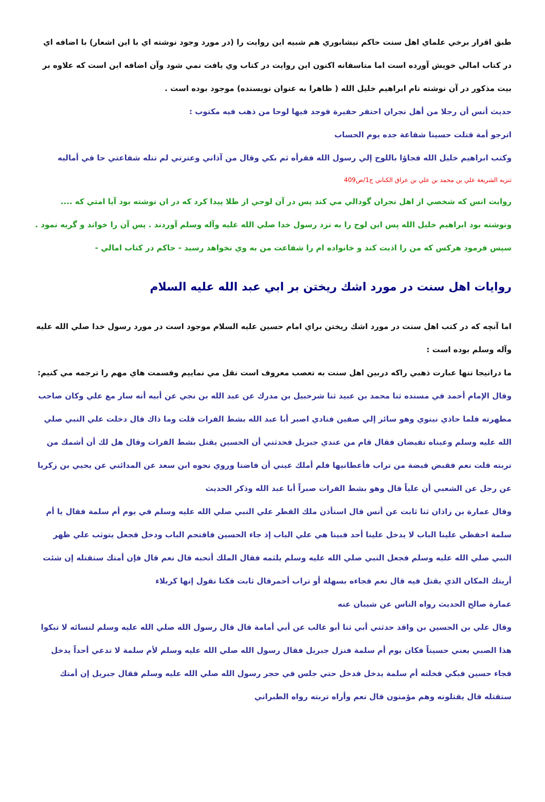طبق اقرار برخي علماي اهل سنت حاكم نيشابوري هم شبيه اين روايت را (در مورد وجود نوشته اي با اين اشعار) با اضافه اي در كتاب امالي خويش آورده است اما متاسفانه اكنون اين روايت در كتاب وي يافت نمي شود وآن اضافه اين است كه علاوه بر بيت مذكور در آن نوشته نام ابراهيم خليل الله ( ظاهرا به عنوان نويسنده) موجود بوده است .
حديث أنس أن رجلا من أهل نجران احتفر حفيرة فوجد فيها لوحا من ذهب فيه مكتوب :
اترجو أمة قتلت حسينا شفاعة جده يوم الحساب
وكتب ابراهيم خليل الله فجاؤا باللوح إلي رسول الله فقرأه ثم بكي وقال من آذاني وعترتي لم تنله شفاعتي حا في أماليه
تنزيه الشريعة علي بن محمد بن علي بن عراق الكناني ج1/ص409
روايت انس كه شخصي از اهل نجران گودالي مي كند پس در آن لوحي از طلا پيدا كرد كه در ان نوشته بود آيا امتي كه .... ونوشته بود ابراهيم خليل الله پس اين لوح را به نزد رسول خدا صلي الله عليه وآله وسلم آوردند . پس آن را خواند و گريه نمود . سپس فرمود هركس كه من را اذيت كند و خانواده ام را شفاعت من به وي نخواهد رسيد - حاكم در كتاب امالي -
روايات اهل سنت در مورد اشك ريختن بر ابي عبد الله عليه السلام
اما آنچه كه در كتب اهل سنت در مورد اشك ريختن براي امام حسين عليه السلام موجود است در مورد رسول خدا صلي الله عليه وآله وسلم بوده است :
ما درانيجا تنها عبارت ذهبي راكه دربين اهل سنت به تعصب معروف است نقل مي نماييم وقسمت هاي مهم را ترجمه مي كنيم:
وقال الإمام أحمد في مسنده ثنا محمد بن عبيد ثنا شرحبيل بن مدرك عن عبد الله بن نجي عن أبيه أنه سار مع علي وكان صاحب مطهرته فلما حاذي نينوي وهو سائر إلي صفين فنادي اصبر أبا عبد الله بشط الفرات قلت وما ذاك قال دخلت علي النبي صلي الله عليه وسلم وعيناه تفيضان فقال قام من عندي جبريل فحدثني أن الحسين يقتل بشط الفرات وقال هل لك أن أشمك من تربته قلت نعم فقبض قبضة من تراب فأعطانيها فلم أملك عيني أن فاضتا وروي نحوه ابن سعد عن المدائني عن يحيي بن زكريا عن رجل عن الشعبي أن علياً قال وهو بشط الفرات صبراً أبا عبد الله وذكر الحديث
وقال عمارة بن زاذان ثنا ثابت عن أنس قال استأذن ملك القطر علي النبي صلي الله عليه وسلم في يوم أم سلمة فقال يا أم سلمة احفظي علينا الباب لا يدخل علينا أحد فبينا هي علي الباب إذ جاء الحسين فاقتحم الباب ودخل فجعل يتوثب علي ظهر النبي صلي الله عليه وسلم فجعل النبي صلي الله عليه وسلم يلثمه فقال الملك أتحبه قال نعم قال فإن أمتك ستقتله إن شئت أريتك المكان الذي يقتل فيه قال نعم فجاءه بسهلة أو تراب أحمرقال ثابت فكنا نقول إنها كربلاء
عمارة صالح الحديث رواه الناس عن شيبان عنه
وقال علي بن الحسين بن واقد حدثني أبي ثنا أبو غالب عن أبي أمامة قال قال رسول الله صلي الله عليه وسلم لنسائه لا تبكوا هذا الصبي يعني حسيناً فكان يوم أم سلمة فنزل جبريل فقال رسول الله صلي الله عليه وسلم لأم سلمة لا تدعي أحداً يدخل فجاء حسين فبكي فخلته أم سلمة يدخل فدخل حتي جلس في حجر رسول الله صلي الله عليه وسلم فقال جبريل إن أمتك ستقتله قال يقتلونه وهم مؤمنون قال نعم وأراه تربته رواه الطبراني